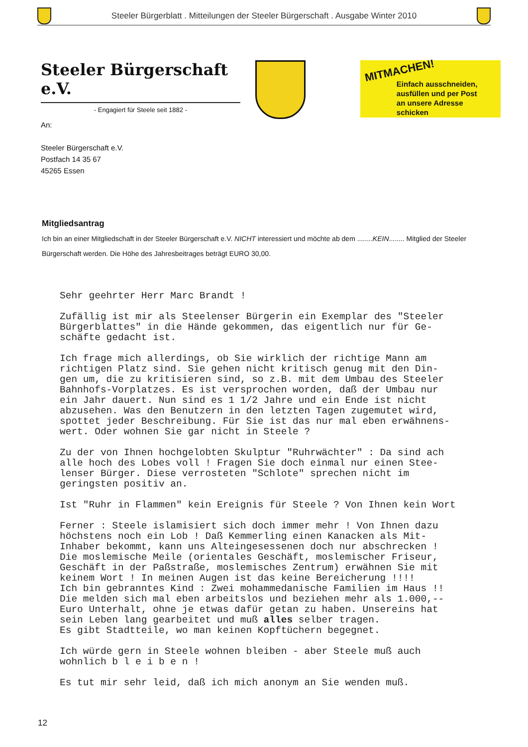Steeler Bürgerblatt . Mitteilungen der Steeler Bürgerschaft . Ausgabe Winter 2010
Steeler Bürgerschaft e.V.
- Engagiert für Steele seit 1882 -
MITMACHEN!
Einfach ausschneiden,
ausfüllen und per Post
an unsere Adresse schicken
An:
Steeler Bürgerschaft e.V.
Postfach 14 35 67
45265 Essen
Mitgliedsantrag
Ich bin an einer Mitgliedschaft in der Steeler Bürgerschaft e.V. NICHT interessiert und möchte ab dem ........KEIN........ Mitglied der Steeler Bürgerschaft werden. Die Höhe des Jahresbeitrages beträgt EURO 30,00.
Sehr geehrter Herr Marc Brandt !
Zufällig ist mir als Steelenser Bürgerin ein Exemplar des "Steeler Bürgerblattes" in die Hände gekommen, das eigentlich nur für Ge-
schäfte gedacht ist.
Ich frage mich allerdings, ob Sie wirklich der richtige Mann am
richtigen Platz sind. Sie gehen nicht kritisch genug mit den Din-
gen um, die zu kritisieren sind, so z.B. mit dem Umbau des Steeler
Bahnhofs-Vorplatzes. Es ist versprochen worden, daß der Umbau nur
ein Jahr dauert. Nun sind es 1 1/2 Jahre und ein Ende ist nicht
abzusehen. Was den Benutzern in den letzten Tagen zugemutet wird,
spottet jeder Beschreibung. Für Sie ist das nur mal eben erwähnens-
wert. Oder wohnen Sie gar nicht in Steele ?
Zu der von Ihnen hochgelobten Skulptur "Ruhrwächter" : Da sind ach
alle hoch des Lobes voll ! Fragen Sie doch einmal nur einen Stee-
lenser Bürger. Diese verrosteten "Schlote" sprechen nicht im
geringsten positiv an.
Ist "Ruhr in Flammen" kein Ereignis für Steele ? Von Ihnen kein Wort
Ferner : Steele islamisiert sich doch immer mehr ! Von Ihnen dazu
höchstens noch ein Lob ! Daß Kemmerling einen Kanacken als Mit-
Inhaber bekommt, kann uns Alteingesessenen doch nur abschrecken !
Die moslemische Meile (orientales Geschäft, moslemischer Friseur,
Geschäft in der Paßstraße, moslemisches Zentrum) erwähnen Sie mit
keinem Wort ! In meinen Augen ist das keine Bereicherung !!!!
Ich bin gebranntes Kind : Zwei mohammedanische Familien im Haus !!
Die melden sich mal eben arbeitslos und beziehen mehr als 1.000,--
Euro Unterhalt, ohne je etwas dafür getan zu haben. Unsereins hat
sein Leben lang gearbeitet und muß alles selber tragen.
Es gibt Stadtteile, wo man keinen Kopftüchern begegnet.
Ich würde gern in Steele wohnen bleiben - aber Steele muß auch
wohnlich b l e i b e n !
Es tut mir sehr leid, daß ich mich anonym an Sie wenden muß.
12